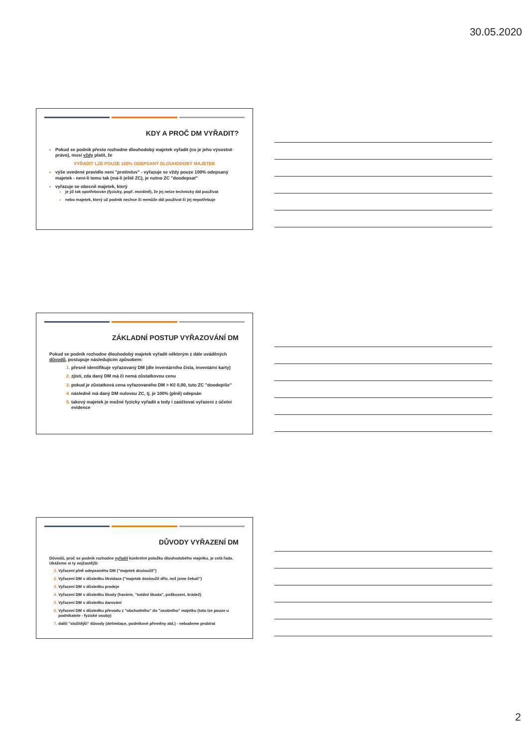30.05.2020
KDY A PROČ DM VYŘADIT?
Pokud se podnik přesto rozhodne dlouhodobý majetek vyřadit (co je jeho výsostné právo), musí vždy platit, že
VYŘADIT LZE POUZE 100% ODEPSANÝ DLOUHODOBÝ MAJETEK
výše uvedené pravidlo není "protimluv" - vyřazuje se vždy pouze 100% odepsaný majetek - není-li tomu tak (má-li ještě ZC), je nutno ZC "doodepsat"
vyřazuje se obecně majetek, který
je již tak opotřebován (fyzicky, popř. morálně), že jej nelze technicky dál používat
nebo majetek, který už podnik nechce či nemůže dál používat či jej nepotřebuje
ZÁKLADNÍ POSTUP VYŘAZOVÁNÍ DM
Pokud se podnik rozhodne dlouhodobý majetek vyřadit některým z dále uváděných důvodů, postupuje následujícím způsobem:
přesně identifikuje vyřazovaný DM (dle inventárního čísla, inventární karty)
zjistí, zda daný DM má či nemá zůstatkovou cenu
pokud je zůstatková cena vyřazovaného DM > Kč 0,00, tuto ZC "doodepíše"
následně má daný DM nulovou ZC, tj. je 100% (plně) odepsán
takový majetek je možné fyzicky vyřadit a tedy i zaúčtovat vyřazení z účetní evidence
DŮVODY VYŘAZENÍ DM
Důvodů, proč se podnik rozhodne vyřadit konkrétní položku dlouhodobého majetku, je celá řada. Ukážeme si ty nejčastější:
Vyřazení plně odepsaného DM ("majetek dosloužil")
Vyřazení DM v důsledku likvidace ("majetek dosloužil dřív, než jsme čekali")
Vyřazení DM v důsledku prodeje
Vyřazení DM v důsledku škody (havárie, "totální škoda", poškození, krádež)
Vyřazení DM v důsledku darování
Vyřazení DM v důsledku převodu z "obchodního" do "osobního" majetku (toto lze pouze u podnikatele - fyzické osoby)
další "složitější" důvody (delimitace, podnikové přeměny atd.) - nebudeme probírat
2